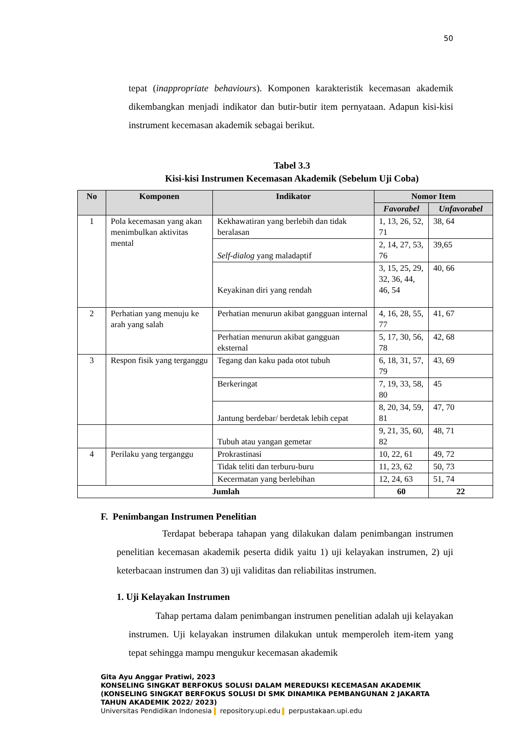50
tepat (inappropriate behaviours). Komponen karakteristik kecemasan akademik dikembangkan menjadi indikator dan butir-butir item pernyataan. Adapun kisi-kisi instrument kecemasan akademik sebagai berikut.
Tabel 3.3
Kisi-kisi Instrumen Kecemasan Akademik (Sebelum Uji Coba)
| No | Komponen | Indikator | Nomor Item | |
| --- | --- | --- | --- | --- |
| | | | Favorabel | Unfavorabel |
| 1 | Pola kecemasan yang akan menimbulkan aktivitas mental | Kekhawatiran yang berlebih dan tidak beralasan | 1, 13, 26, 52, 71 | 38, 64 |
| | | Self-dialog yang maladaptif | 2, 14, 27, 53, 76 | 39,65 |
| | | Keyakinan diri yang rendah | 3, 15, 25, 29, 32, 36, 44, 46, 54 | 40, 66 |
| 2 | Perhatian yang menuju ke arah yang salah | Perhatian menurun akibat gangguan internal | 4, 16, 28, 55, 77 | 41, 67 |
| | | Perhatian menurun akibat gangguan eksternal | 5, 17, 30, 56, 78 | 42, 68 |
| 3 | Respon fisik yang terganggu | Tegang dan kaku pada otot tubuh | 6, 18, 31, 57, 79 | 43, 69 |
| | | Berkeringat | 7, 19, 33, 58, 80 | 45 |
| | | Jantung berdebar/ berdetak lebih cepat | 8, 20, 34, 59, 81 | 47, 70 |
| | | Tubuh atau yangan gemetar | 9, 21, 35, 60, 82 | 48, 71 |
| 4 | Perilaku yang terganggu | Prokrastinasi | 10, 22, 61 | 49, 72 |
| | | Tidak teliti dan terburu-buru | 11, 23, 62 | 50, 73 |
| | | Kecermatan yang berlebihan | 12, 24, 63 | 51, 74 |
| Jumlah | | | 60 | 22 |
F. Penimbangan Instrumen Penelitian
Terdapat beberapa tahapan yang dilakukan dalam penimbangan instrumen penelitian kecemasan akademik peserta didik yaitu 1) uji kelayakan instrumen, 2) uji keterbacaan instrumen dan 3) uji validitas dan reliabilitas instrumen.
1. Uji Kelayakan Instrumen
Tahap pertama dalam penimbangan instrumen penelitian adalah uji kelayakan instrumen. Uji kelayakan instrumen dilakukan untuk memperoleh item-item yang tepat sehingga mampu mengukur kecemasan akademik
Gita Ayu Anggar Pratiwi, 2023
KONSELING SINGKAT BERFOKUS SOLUSI DALAM MEREDUKSI KECEMASAN AKADEMIK
(KONSELING SINGKAT BERFOKUS SOLUSI DI SMK DINAMIKA PEMBANGUNAN 2 JAKARTA
TAHUN AKADEMIK 2022/ 2023)
Universitas Pendidikan Indonesia repository.upi.edu perpustakaan.upi.edu